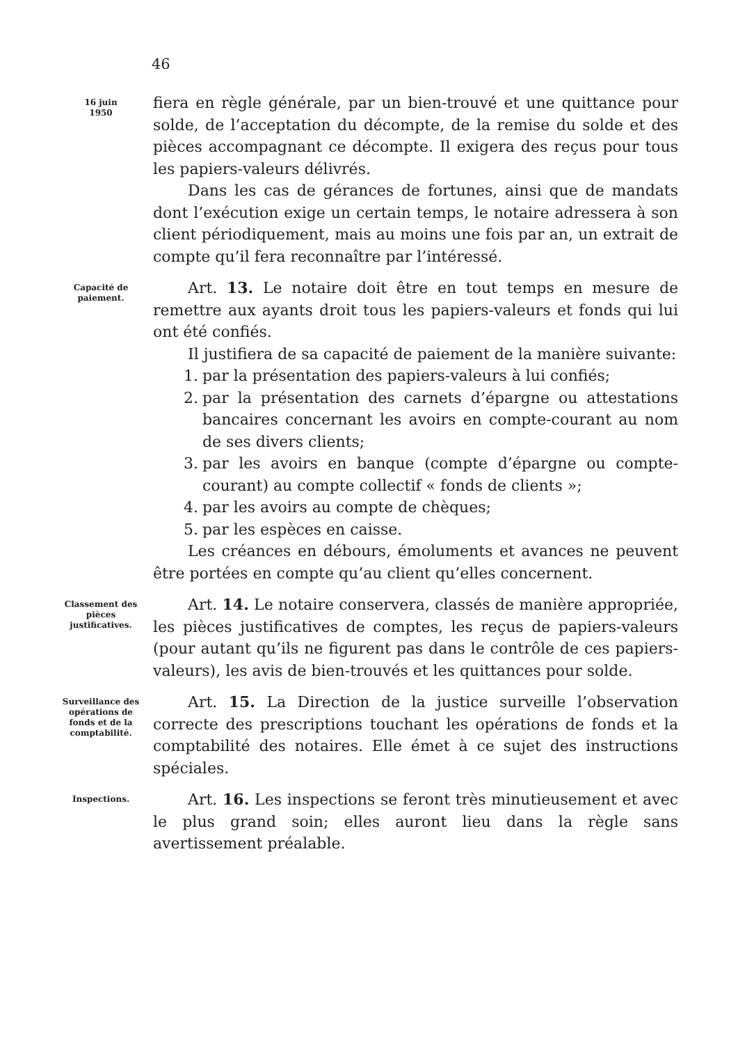46
16 juin
1950
fiera en règle générale, par un bien-trouvé et une quittance pour solde, de l’acceptation du décompte, de la remise du solde et des pièces accompagnant ce décompte. Il exigera des reçus pour tous les papiers-valeurs délivrés.
Dans les cas de gérances de fortunes, ainsi que de mandats dont l’exécution exige un certain temps, le notaire adressera à son client périodiquement, mais au moins une fois par an, un extrait de compte qu’il fera reconnaître par l’intéressé.
Capacité de paiement.
Art. 13. Le notaire doit être en tout temps en mesure de remettre aux ayants droit tous les papiers-valeurs et fonds qui lui ont été confiés.
Il justifiera de sa capacité de paiement de la manière suivante:
1. par la présentation des papiers-valeurs à lui confiés;
2. par la présentation des carnets d’épargne ou attestations bancaires concernant les avoirs en compte-courant au nom de ses divers clients;
3. par les avoirs en banque (compte d’épargne ou compte-courant) au compte collectif « fonds de clients »;
4. par les avoirs au compte de chèques;
5. par les espèces en caisse.
Les créances en débours, émoluments et avances ne peuvent être portées en compte qu’au client qu’elles concernent.
Classement des pièces justificatives.
Art. 14. Le notaire conservera, classés de manière appropriée, les pièces justificatives de comptes, les reçus de papiers-valeurs (pour autant qu’ils ne figurent pas dans le contrôle de ces papiers-valeurs), les avis de bien-trouvés et les quittances pour solde.
Surveillance des opérations de fonds et de la comptabilité.
Art. 15. La Direction de la justice surveille l’observation correcte des prescriptions touchant les opérations de fonds et la comptabilité des notaires. Elle émet à ce sujet des instructions spéciales.
Inspections.
Art. 16. Les inspections se feront très minutieusement et avec le plus grand soin; elles auront lieu dans la règle sans avertissement préalable.